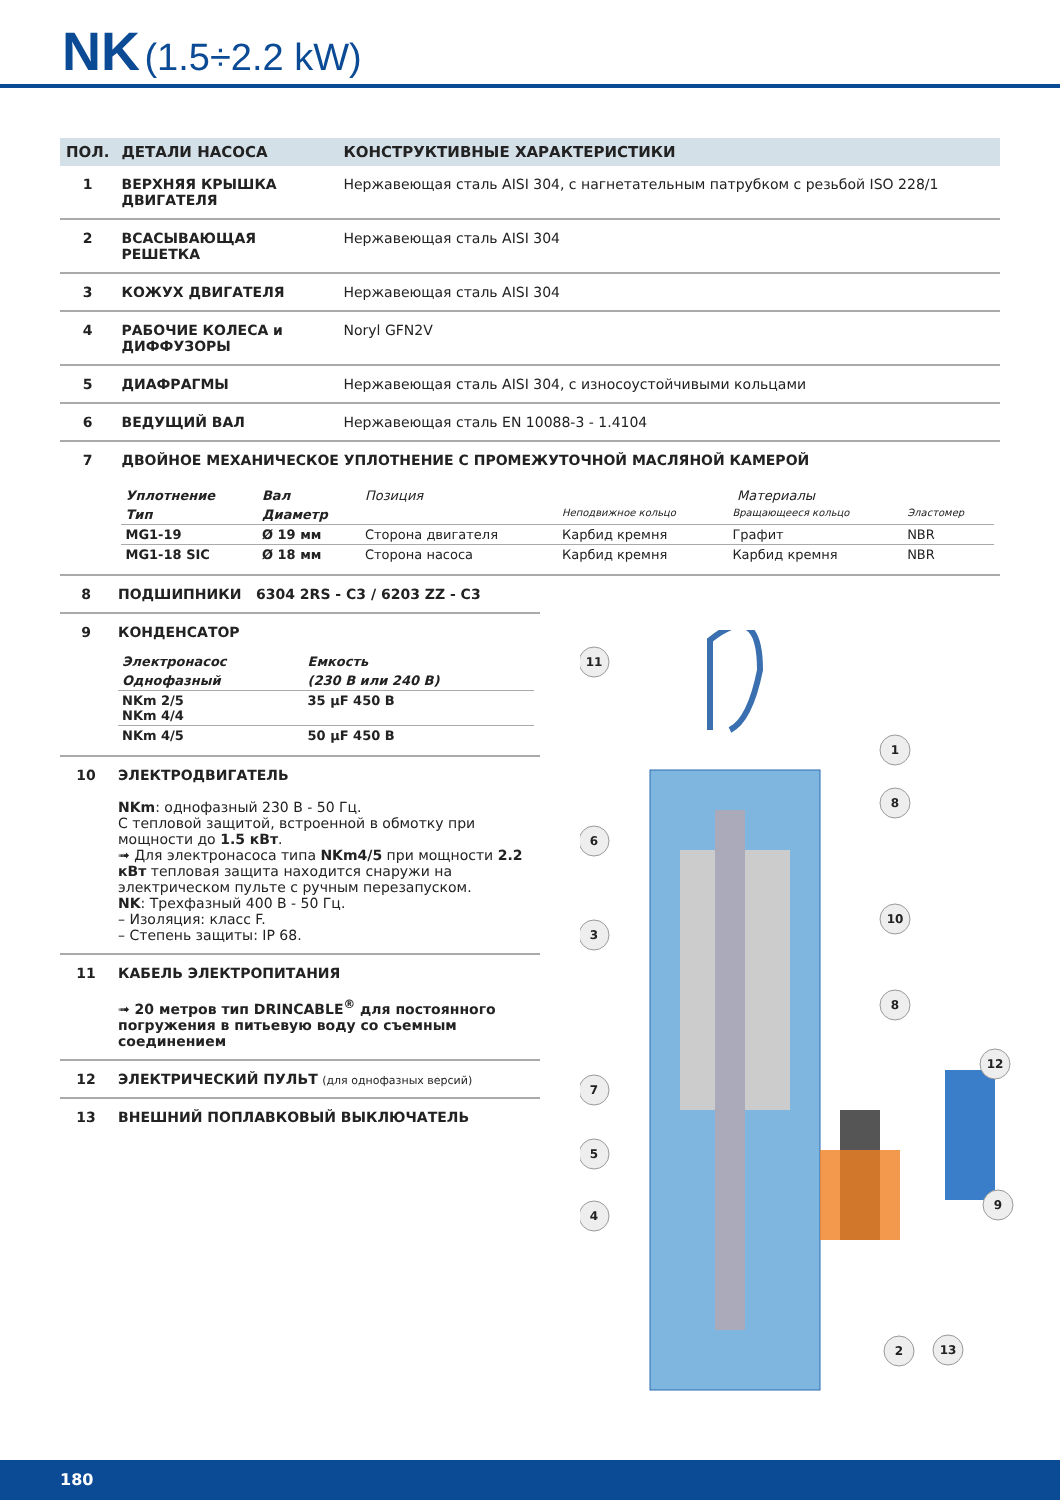NK (1.5÷2.2 kW)
| ПОЛ. | ДЕТАЛИ НАСОСА | КОНСТРУКТИВНЫЕ ХАРАКТЕРИСТИКИ |
| --- | --- | --- |
| 1 | ВЕРХНЯЯ КРЫШКА ДВИГАТЕЛЯ | Нержавеющая сталь AISI 304, с нагнетательным патрубком с резьбой ISO 228/1 |
| 2 | ВСАСЫВАЮЩАЯ РЕШЕТКА | Нержавеющая сталь AISI 304 |
| 3 | КОЖУХ ДВИГАТЕЛЯ | Нержавеющая сталь AISI 304 |
| 4 | РАБОЧИЕ КОЛЕСА и ДИФФУЗОРЫ | Noryl GFN2V |
| 5 | ДИАФРАГМЫ | Нержавеющая сталь AISI 304, с износоустойчивыми кольцами |
| 6 | ВЕДУЩИЙ ВАЛ | Нержавеющая сталь EN 10088-3 - 1.4104 |
| 7 | ДВОЙНОЕ МЕХАНИЧЕСКОЕ УПЛОТНЕНИЕ С ПРОМЕЖУТОЧНОЙ МАСЛЯНОЙ КАМЕРОЙ / Уплотнение / Вал / Позиция / Материалы / / / / Тип / Диаметр / / Неподвижное кольцо / Вращающееся кольцо / Эластомер / / MG1-19 / Ø 19 мм / Сторона двигателя / Карбид кремня / Графит / NBR / / MG1-18 SIC / Ø 18 мм / Сторона насоса / Карбид кремня / Карбид кремня / NBR / | |
| 8 | ПОДШИПНИКИ 6304 2RS - C3 / 6203 ZZ - C3 |
| 9 | КОНДЕНСАТОР / Электронасос / Емкость / / Однофазный / (230 В или 240 В) / / NKm 2/5 NKm 4/4 / 35 μF 450 В / / NKm 4/5 / 50 μF 450 В / |
| 10 | ЭЛЕКТРОДВИГАТЕЛЬ NKm : однофазный 230 В - 50 Гц. С тепловой защитой, встроенной в обмотку при мощности до 1.5 кВт . ➟ Для электронасоса типа NKm4/5 при мощности 2.2 кВт тепловая защита находится снаружи на электрическом пульте с ручным перезапуском. NK : Трехфазный 400 В - 50 Гц. – Изоляция: класс F. – Степень защиты: IP 68. |
| 11 | КАБЕЛЬ ЭЛЕКТРОПИТАНИЯ ➟ 20 метров тип DRINCABLE<sup>®</sup> для постоянного погружения в питьевую воду со съемным соединением |
| 12 | ЭЛЕКТРИЧЕСКИЙ ПУЛЬТ (для однофазных версий) |
| 13 | ВНЕШНИЙ ПОПЛАВКОВЫЙ ВЫКЛЮЧАТЕЛЬ |
11
1
8
6
3
10
8
7
12
5
4
9
2
13
180